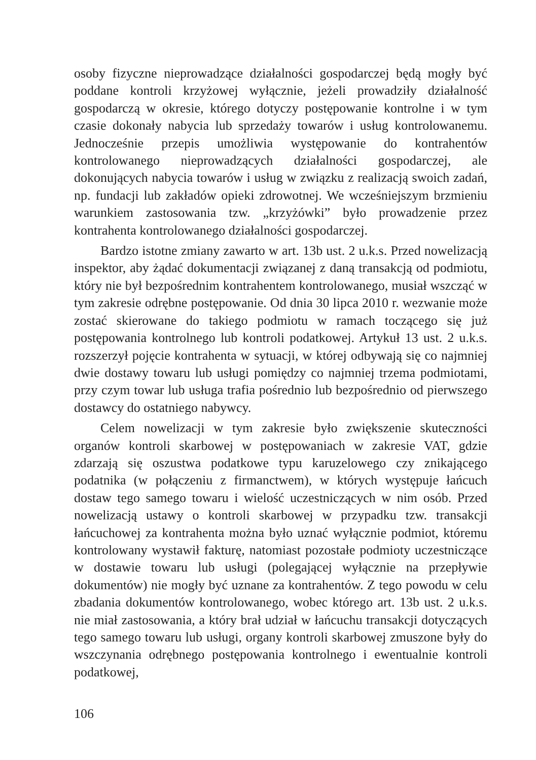osoby fizyczne nieprowadzące działalności gospodarczej będą mogły być poddane kontroli krzyżowej wyłącznie, jeżeli prowadziły działalność gospodarczą w okresie, którego dotyczy postępowanie kontrolne i w tym czasie dokonały nabycia lub sprzedaży towarów i usług kontrolowanemu. Jednocześnie przepis umożliwia występowanie do kontrahentów kontrolowanego nieprowadzących działalności gospodarczej, ale dokonujących nabycia towarów i usług w związku z realizacją swoich zadań, np. fundacji lub zakładów opieki zdrowotnej. We wcześniejszym brzmieniu warunkiem zastosowania tzw. „krzyżówki” było prowadzenie przez kontrahenta kontrolowanego działalności gospodarczej.
Bardzo istotne zmiany zawarto w art. 13b ust. 2 u.k.s. Przed nowelizacją inspektor, aby żądać dokumentacji związanej z daną transakcją od podmiotu, który nie był bezpośrednim kontrahentem kontrolowanego, musiał wszcząć w tym zakresie odrębne postępowanie. Od dnia 30 lipca 2010 r. wezwanie może zostać skierowane do takiego podmiotu w ramach toczącego się już postępowania kontrolnego lub kontroli podatkowej. Artykuł 13 ust. 2 u.k.s. rozszerzył pojęcie kontrahenta w sytuacji, w której odbywają się co najmniej dwie dostawy towaru lub usługi pomiędzy co najmniej trzema podmiotami, przy czym towar lub usługa trafia pośrednio lub bezpośrednio od pierwszego dostawcy do ostatniego nabywcy.
Celem nowelizacji w tym zakresie było zwiększenie skuteczności organów kontroli skarbowej w postępowaniach w zakresie VAT, gdzie zdarzają się oszustwa podatkowe typu karuzelowego czy znikającego podatnika (w połączeniu z firmanctwem), w których występuje łańcuch dostaw tego samego towaru i wielość uczestniczących w nim osób. Przed nowelizacją ustawy o kontroli skarbowej w przypadku tzw. transakcji łańcuchowej za kontrahenta można było uznać wyłącznie podmiot, któremu kontrolowany wystawił fakturę, natomiast pozostałe podmioty uczestniczące w dostawie towaru lub usługi (polegającej wyłącznie na przepływie dokumentów) nie mogły być uznane za kontrahentów. Z tego powodu w celu zbadania dokumentów kontrolowanego, wobec którego art. 13b ust. 2 u.k.s. nie miał zastosowania, a który brał udział w łańcuchu transakcji dotyczących tego samego towaru lub usługi, organy kontroli skarbowej zmuszone były do wszczynania odrębnego postępowania kontrolnego i ewentualnie kontroli podatkowej,
106